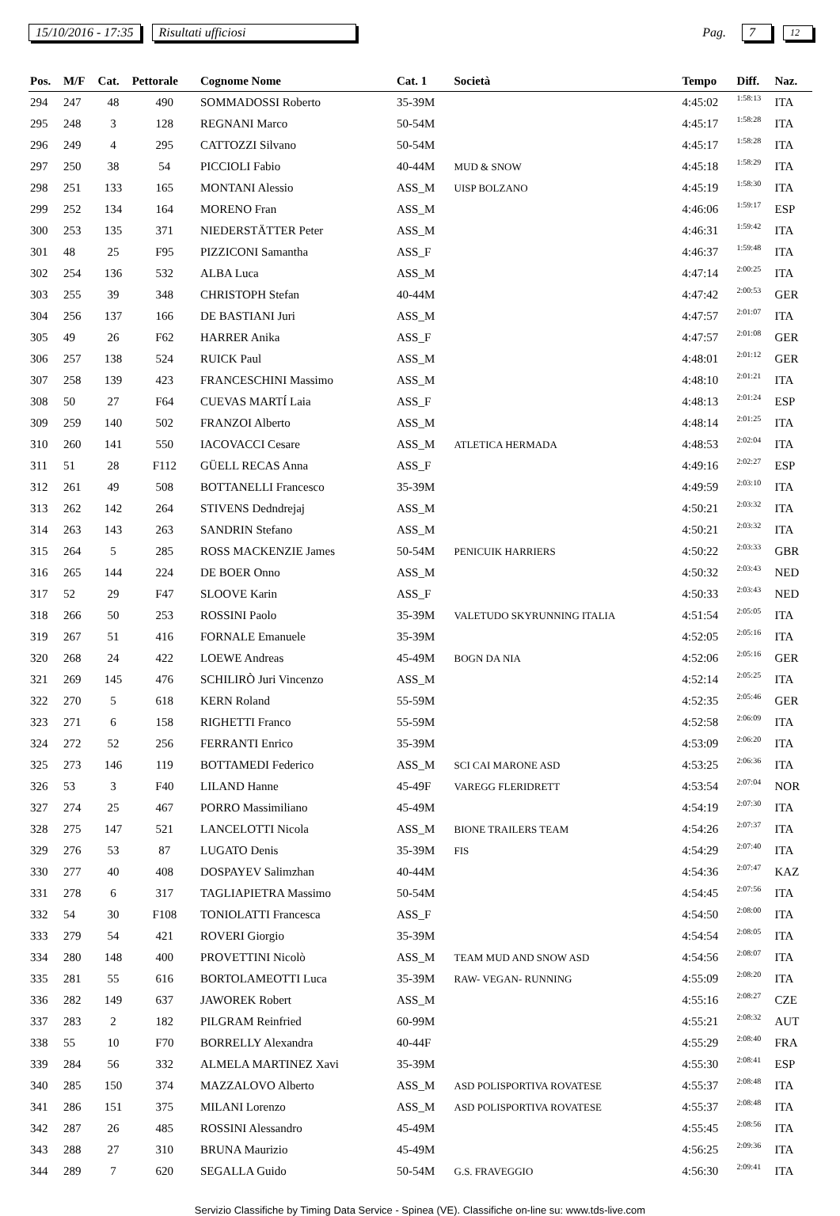15/10/2016 - 17:35 Risultati ufficiosi Pag. 7 12
| Pos. | M/F | Cat. | Pettorale | Cognome Nome | Cat. 1 | Società | Tempo | Diff. | Naz. |
| --- | --- | --- | --- | --- | --- | --- | --- | --- | --- |
| 294 | 247 | 48 | 490 | SOMMADOSSI Roberto | 35-39M | | 4:45:02 | 1:58:13 | ITA |
| 295 | 248 | 3 | 128 | REGNANI Marco | 50-54M | | 4:45:17 | 1:58:28 | ITA |
| 296 | 249 | 4 | 295 | CATTOZZI Silvano | 50-54M | | 4:45:17 | 1:58:28 | ITA |
| 297 | 250 | 38 | 54 | PICCIOLI Fabio | 40-44M | MUD & SNOW | 4:45:18 | 1:58:29 | ITA |
| 298 | 251 | 133 | 165 | MONTANI Alessio | ASS_M | UISP BOLZANO | 4:45:19 | 1:58:30 | ITA |
| 299 | 252 | 134 | 164 | MORENO Fran | ASS_M | | 4:46:06 | 1:59:17 | ESP |
| 300 | 253 | 135 | 371 | NIEDERSTÄTTER Peter | ASS_M | | 4:46:31 | 1:59:42 | ITA |
| 301 | 48 | 25 | F95 | PIZZICONI Samantha | ASS_F | | 4:46:37 | 1:59:48 | ITA |
| 302 | 254 | 136 | 532 | ALBA Luca | ASS_M | | 4:47:14 | 2:00:25 | ITA |
| 303 | 255 | 39 | 348 | CHRISTOPH Stefan | 40-44M | | 4:47:42 | 2:00:53 | GER |
| 304 | 256 | 137 | 166 | DE BASTIANI Juri | ASS_M | | 4:47:57 | 2:01:07 | ITA |
| 305 | 49 | 26 | F62 | HARRER Anika | ASS_F | | 4:47:57 | 2:01:08 | GER |
| 306 | 257 | 138 | 524 | RUICK Paul | ASS_M | | 4:48:01 | 2:01:12 | GER |
| 307 | 258 | 139 | 423 | FRANCESCHINI Massimo | ASS_M | | 4:48:10 | 2:01:21 | ITA |
| 308 | 50 | 27 | F64 | CUEVAS MARTÍ Laia | ASS_F | | 4:48:13 | 2:01:24 | ESP |
| 309 | 259 | 140 | 502 | FRANZOI Alberto | ASS_M | | 4:48:14 | 2:01:25 | ITA |
| 310 | 260 | 141 | 550 | IACOVACCI Cesare | ASS_M | ATLETICA HERMADA | 4:48:53 | 2:02:04 | ITA |
| 311 | 51 | 28 | F112 | GÜELL RECAS Anna | ASS_F | | 4:49:16 | 2:02:27 | ESP |
| 312 | 261 | 49 | 508 | BOTTANELLI Francesco | 35-39M | | 4:49:59 | 2:03:10 | ITA |
| 313 | 262 | 142 | 264 | STIVENS Dedndrejaj | ASS_M | | 4:50:21 | 2:03:32 | ITA |
| 314 | 263 | 143 | 263 | SANDRIN Stefano | ASS_M | | 4:50:21 | 2:03:32 | ITA |
| 315 | 264 | 5 | 285 | ROSS MACKENZIE James | 50-54M | PENICUIK HARRIERS | 4:50:22 | 2:03:33 | GBR |
| 316 | 265 | 144 | 224 | DE BOER Onno | ASS_M | | 4:50:32 | 2:03:43 | NED |
| 317 | 52 | 29 | F47 | SLOOVE Karin | ASS_F | | 4:50:33 | 2:03:43 | NED |
| 318 | 266 | 50 | 253 | ROSSINI Paolo | 35-39M | VALETUDO SKYRUNNING ITALIA | 4:51:54 | 2:05:05 | ITA |
| 319 | 267 | 51 | 416 | FORNALE Emanuele | 35-39M | | 4:52:05 | 2:05:16 | ITA |
| 320 | 268 | 24 | 422 | LOEWE Andreas | 45-49M | BOGN DA NIA | 4:52:06 | 2:05:16 | GER |
| 321 | 269 | 145 | 476 | SCHILIRÒ Juri Vincenzo | ASS_M | | 4:52:14 | 2:05:25 | ITA |
| 322 | 270 | 5 | 618 | KERN Roland | 55-59M | | 4:52:35 | 2:05:46 | GER |
| 323 | 271 | 6 | 158 | RIGHETTI Franco | 55-59M | | 4:52:58 | 2:06:09 | ITA |
| 324 | 272 | 52 | 256 | FERRANTI Enrico | 35-39M | | 4:53:09 | 2:06:20 | ITA |
| 325 | 273 | 146 | 119 | BOTTAMEDI Federico | ASS_M | SCI CAI MARONE ASD | 4:53:25 | 2:06:36 | ITA |
| 326 | 53 | 3 | F40 | LILAND Hanne | 45-49F | VAREGG FLERIDRETT | 4:53:54 | 2:07:04 | NOR |
| 327 | 274 | 25 | 467 | PORRO Massimiliano | 45-49M | | 4:54:19 | 2:07:30 | ITA |
| 328 | 275 | 147 | 521 | LANCELOTTI Nicola | ASS_M | BIONE TRAILERS TEAM | 4:54:26 | 2:07:37 | ITA |
| 329 | 276 | 53 | 87 | LUGATO Denis | 35-39M | FIS | 4:54:29 | 2:07:40 | ITA |
| 330 | 277 | 40 | 408 | DOSPAYEV Salimzhan | 40-44M | | 4:54:36 | 2:07:47 | KAZ |
| 331 | 278 | 6 | 317 | TAGLIAPIETRA Massimo | 50-54M | | 4:54:45 | 2:07:56 | ITA |
| 332 | 54 | 30 | F108 | TONIOLATTI Francesca | ASS_F | | 4:54:50 | 2:08:00 | ITA |
| 333 | 279 | 54 | 421 | ROVERI Giorgio | 35-39M | | 4:54:54 | 2:08:05 | ITA |
| 334 | 280 | 148 | 400 | PROVETTINI Nicolò | ASS_M | TEAM MUD AND SNOW ASD | 4:54:56 | 2:08:07 | ITA |
| 335 | 281 | 55 | 616 | BORTOLAMEOTTI Luca | 35-39M | RAW- VEGAN- RUNNING | 4:55:09 | 2:08:20 | ITA |
| 336 | 282 | 149 | 637 | JAWOREK Robert | ASS_M | | 4:55:16 | 2:08:27 | CZE |
| 337 | 283 | 2 | 182 | PILGRAM Reinfried | 60-99M | | 4:55:21 | 2:08:32 | AUT |
| 338 | 55 | 10 | F70 | BORRELLY Alexandra | 40-44F | | 4:55:29 | 2:08:40 | FRA |
| 339 | 284 | 56 | 332 | ALMELA MARTINEZ Xavi | 35-39M | | 4:55:30 | 2:08:41 | ESP |
| 340 | 285 | 150 | 374 | MAZZALOVO Alberto | ASS_M | ASD POLISPORTIVA ROVATESE | 4:55:37 | 2:08:48 | ITA |
| 341 | 286 | 151 | 375 | MILANI Lorenzo | ASS_M | ASD POLISPORTIVA ROVATESE | 4:55:37 | 2:08:48 | ITA |
| 342 | 287 | 26 | 485 | ROSSINI Alessandro | 45-49M | | 4:55:45 | 2:08:56 | ITA |
| 343 | 288 | 27 | 310 | BRUNA Maurizio | 45-49M | | 4:56:25 | 2:09:36 | ITA |
| 344 | 289 | 7 | 620 | SEGALLA Guido | 50-54M | G.S. FRAVEGGIO | 4:56:30 | 2:09:41 | ITA |
Servizio Classifiche by Timing Data Service - Spinea (VE). Classifiche on-line su: www.tds-live.com